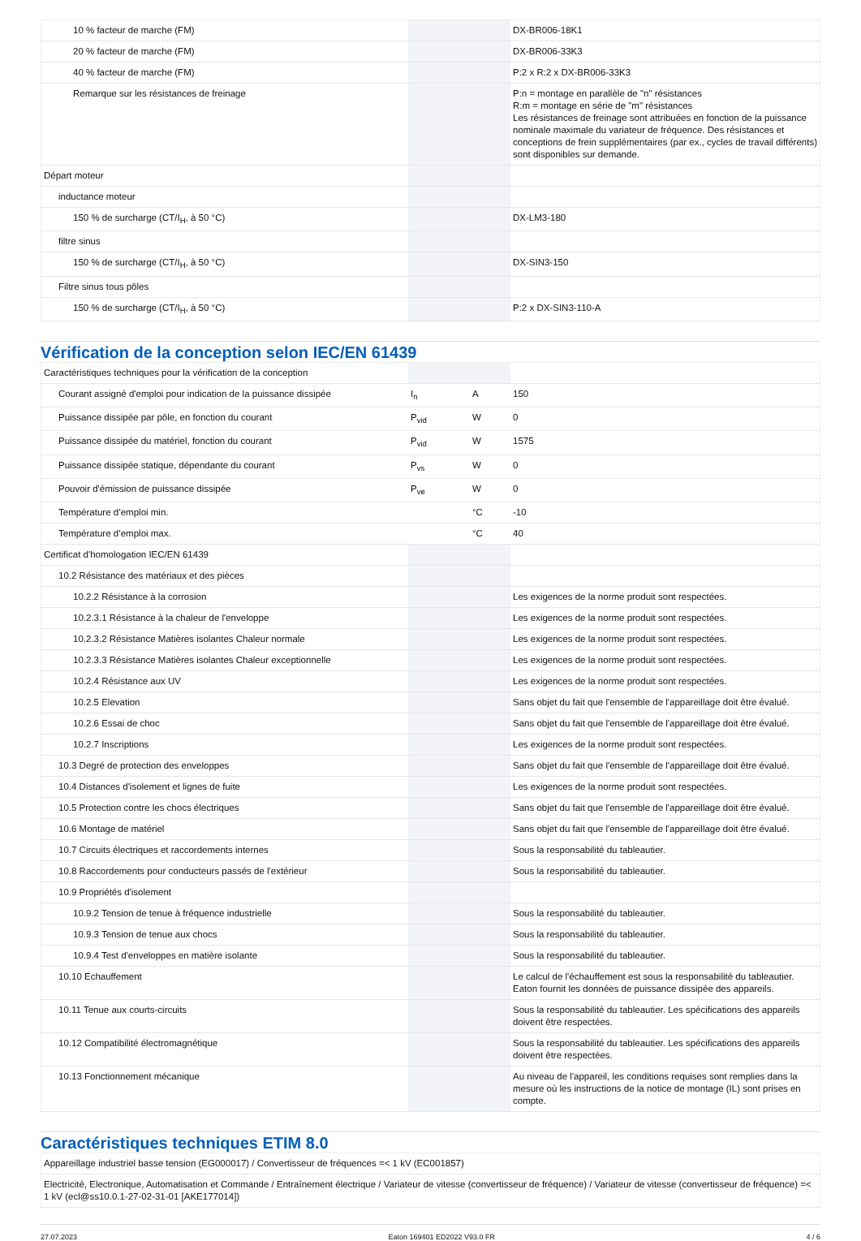| 10 % facteur de marche (FM) | | | DX-BR006-18K1 |
| 20 % facteur de marche (FM) | | | DX-BR006-33K3 |
| 40 % facteur de marche (FM) | | | P:2 x R:2 x DX-BR006-33K3 |
| Remarque sur les résistances de freinage | | | P:n = montage en parallèle de "n" résistances R:m = montage en série de "m" résistances Les résistances de freinage sont attribuées en fonction de la puissance nominale maximale du variateur de fréquence. Des résistances et conceptions de frein supplémentaires (par ex., cycles de travail différents) sont disponibles sur demande. |
| Départ moteur | | | |
| inductance moteur | | | |
| 150 % de surcharge (CT/I<sub>H</sub>, à 50 °C) | | | DX-LM3-180 |
| filtre sinus | | | |
| 150 % de surcharge (CT/I<sub>H</sub>, à 50 °C) | | | DX-SIN3-150 |
| Filtre sinus tous pôles | | | |
| 150 % de surcharge (CT/I<sub>H</sub>, à 50 °C) | | | P:2 x DX-SIN3-110-A |
Vérification de la conception selon IEC/EN 61439
| Caractéristiques techniques pour la vérification de la conception | | | |
| Courant assigné d'emploi pour indication de la puissance dissipée | I<sub>n</sub> | A | 150 |
| Puissance dissipée par pôle, en fonction du courant | P<sub>vid</sub> | W | 0 |
| Puissance dissipée du matériel, fonction du courant | P<sub>vid</sub> | W | 1575 |
| Puissance dissipée statique, dépendante du courant | P<sub>vs</sub> | W | 0 |
| Pouvoir d'émission de puissance dissipée | P<sub>ve</sub> | W | 0 |
| Température d’emploi min. | | °C | -10 |
| Température d’emploi max. | | °C | 40 |
| Certificat d'homologation IEC/EN 61439 | | | |
| 10.2 Résistance des matériaux et des pièces | | | |
| 10.2.2 Résistance à la corrosion | | | Les exigences de la norme produit sont respectées. |
| 10.2.3.1 Résistance à la chaleur de l'enveloppe | | | Les exigences de la norme produit sont respectées. |
| 10.2.3.2 Résistance Matières isolantes Chaleur normale | | | Les exigences de la norme produit sont respectées. |
| 10.2.3.3 Résistance Matières isolantes Chaleur exceptionnelle | | | Les exigences de la norme produit sont respectées. |
| 10.2.4 Résistance aux UV | | | Les exigences de la norme produit sont respectées. |
| 10.2.5 Elevation | | | Sans objet du fait que l'ensemble de l'appareillage doit être évalué. |
| 10.2.6 Essai de choc | | | Sans objet du fait que l'ensemble de l'appareillage doit être évalué. |
| 10.2.7 Inscriptions | | | Les exigences de la norme produit sont respectées. |
| 10.3 Degré de protection des enveloppes | | | Sans objet du fait que l'ensemble de l'appareillage doit être évalué. |
| 10.4 Distances d'isolement et lignes de fuite | | | Les exigences de la norme produit sont respectées. |
| 10.5 Protection contre les chocs électriques | | | Sans objet du fait que l'ensemble de l'appareillage doit être évalué. |
| 10.6 Montage de matériel | | | Sans objet du fait que l'ensemble de l'appareillage doit être évalué. |
| 10.7 Circuits électriques et raccordements internes | | | Sous la responsabilité du tableautier. |
| 10.8 Raccordements pour conducteurs passés de l'extérieur | | | Sous la responsabilité du tableautier. |
| 10.9 Propriétés d'isolement | | | |
| 10.9.2 Tension de tenue à fréquence industrielle | | | Sous la responsabilité du tableautier. |
| 10.9.3 Tension de tenue aux chocs | | | Sous la responsabilité du tableautier. |
| 10.9.4 Test d'enveloppes en matière isolante | | | Sous la responsabilité du tableautier. |
| 10.10 Echauffement | | | Le calcul de l'échauffement est sous la responsabilité du tableautier. Eaton fournit les données de puissance dissipée des appareils. |
| 10.11 Tenue aux courts-circuits | | | Sous la responsabilité du tableautier. Les spécifications des appareils doivent être respectées. |
| 10.12 Compatibilité électromagnétique | | | Sous la responsabilité du tableautier. Les spécifications des appareils doivent être respectées. |
| 10.13 Fonctionnement mécanique | | | Au niveau de l'appareil, les conditions requises sont remplies dans la mesure où les instructions de la notice de montage (IL) sont prises en compte. |
Caractéristiques techniques ETIM 8.0
| Appareillage industriel basse tension (EG000017) / Convertisseur de fréquences =< 1 kV (EC001857) |
| Electricité, Electronique, Automatisation et Commande / Entraînement électrique / Variateur de vitesse (convertisseur de fréquence) / Variateur de vitesse (convertisseur de fréquence) =< 1 kV (ecl@ss10.0.1-27-02-31-01 [AKE177014]) |
27.07.2023 Eaton 169401 ED2022 V93.0 FR 4 / 6